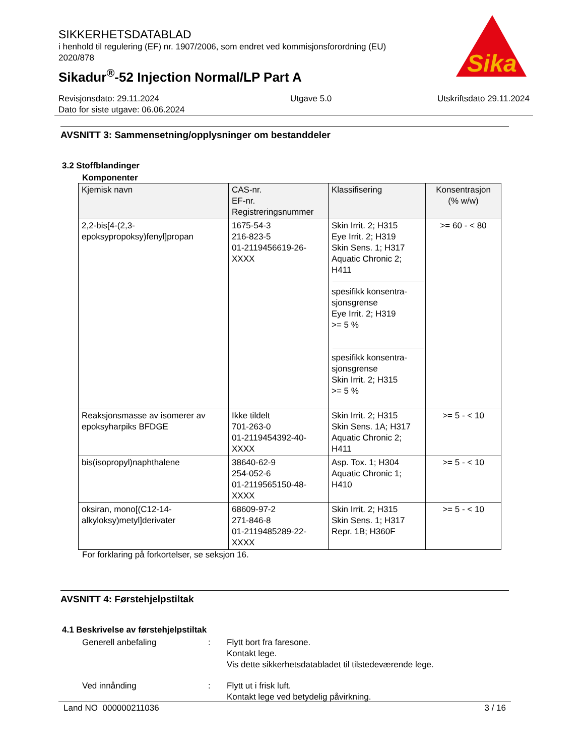SIKKERHETSDATABLAD
i henhold til regulering (EF) nr. 1907/2006, som endret ved kommisjonsforordning (EU) 2020/878
Sikadur<sup>®</sup>-52 Injection Normal/LP Part A
Sika
®
Revisjonsdato: 29.11.2024
Dato for siste utgave: 06.06.2024
Utgave 5.0 Utskriftsdato 29.11.2024
AVSNITT 3: Sammensetning/opplysninger om bestanddeler
3.2 Stoffblandinger
Komponenter
| Kjemisk navn | CAS-nr. EF-nr. Registreringsnummer | Klassifisering | Konsentrasjon (% w/w) |
| --- | --- | --- | --- |
| 2,2-bis[4-(2,3-epoksypropoksy)fenyl]propan | 1675-54-3 216-823-5 01-2119456619-26-XXXX | Skin Irrit. 2; H315 Eye Irrit. 2; H319 Skin Sens. 1; H317 Aquatic Chronic 2; H411 spesifikk konsentra-sjonsgrense Eye Irrit. 2; H319 >= 5 % spesifikk konsentra-sjonsgrense Skin Irrit. 2; H315 >= 5 % | >= 60 - < 80 |
| Reaksjonsmasse av isomerer av epoksyharpiks BFDGE | Ikke tildelt 701-263-0 01-2119454392-40-XXXX | Skin Irrit. 2; H315 Skin Sens. 1A; H317 Aquatic Chronic 2; H411 | >= 5 - < 10 |
| bis(isopropyl)naphthalene | 38640-62-9 254-052-6 01-2119565150-48-XXXX | Asp. Tox. 1; H304 Aquatic Chronic 1; H410 | >= 5 - < 10 |
| oksiran, mono[(C12-14-alkyloksy)metyl]derivater | 68609-97-2 271-846-8 01-2119485289-22-XXXX | Skin Irrit. 2; H315 Skin Sens. 1; H317 Repr. 1B; H360F | >= 5 - < 10 |
For forklaring på forkortelser, se seksjon 16.
AVSNITT 4: Førstehjelpstiltak
4.1 Beskrivelse av førstehjelpstiltak
Generell anbefaling : Flytt bort fra faresone.
Kontakt lege.
Vis dette sikkerhetsdatabladet til tilstedeværende lege.
Ved innånding : Flytt ut i frisk luft.
Kontakt lege ved betydelig påvirkning.
Land NO 000000211036 3 / 16